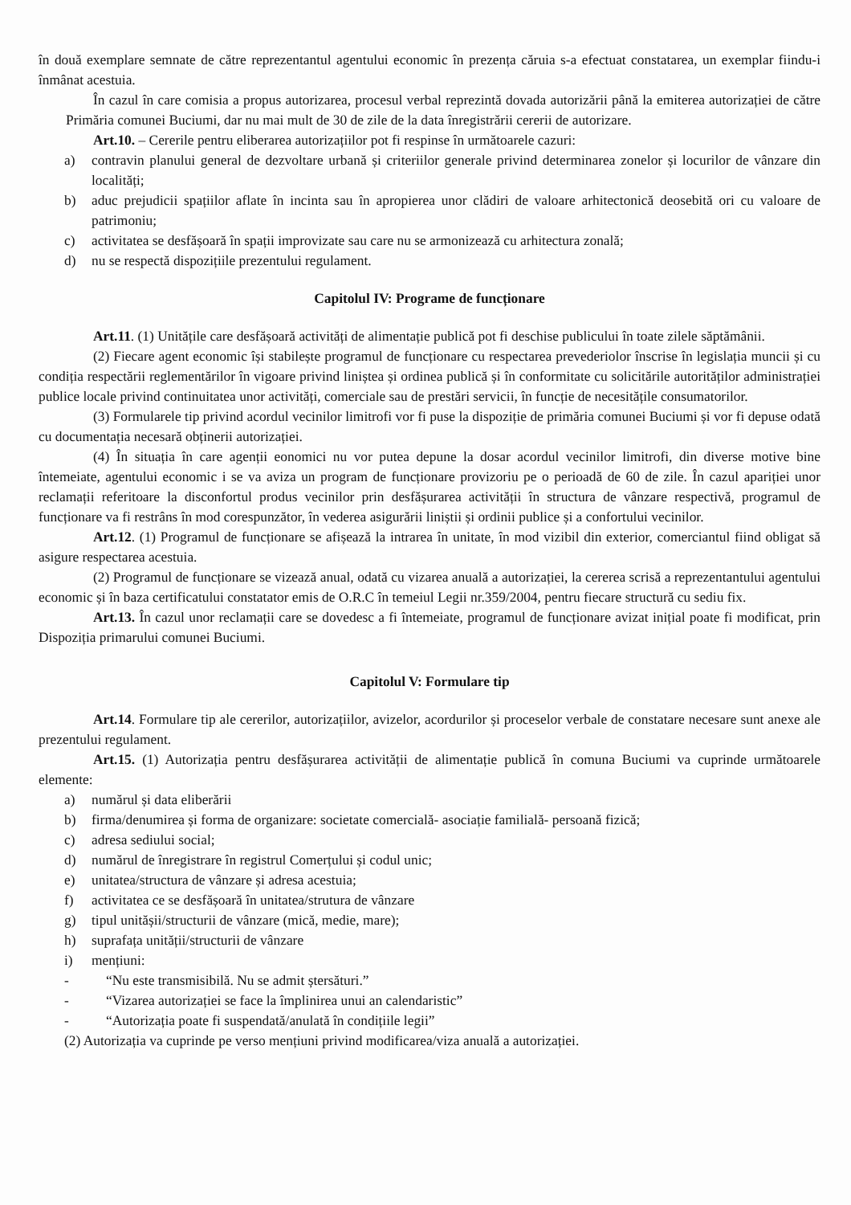în două exemplare semnate de către reprezentantul agentului economic în prezența căruia s-a efectuat constatarea, un exemplar fiindu-i înmânat acestuia.
În cazul în care comisia a propus autorizarea, procesul verbal reprezintă dovada autorizării până la emiterea autorizației de către Primăria comunei Buciumi, dar nu mai mult de 30 de zile de la data înregistrării cererii de autorizare.
Art.10. – Cererile pentru eliberarea autorizațiilor pot fi respinse în următoarele cazuri:
a) contravin planului general de dezvoltare urbană și criteriilor generale privind determinarea zonelor și locurilor de vânzare din localități;
b) aduc prejudicii spațiilor aflate în incinta sau în apropierea unor clădiri de valoare arhitectonică deosebită ori cu valoare de patrimoniu;
c) activitatea se desfășoară în spații improvizate sau care nu se armonizează cu arhitectura zonală;
d) nu se respectă dispozițiile prezentului regulament.
Capitolul IV: Programe de funcționare
Art.11. (1) Unitățile care desfășoară activități de alimentație publică pot fi deschise publicului în toate zilele săptămânii.
(2) Fiecare agent economic își stabilește programul de funcționare cu respectarea prevederiolor înscrise în legislația muncii și cu condiția respectării reglementărilor în vigoare privind liniștea și ordinea publică și în conformitate cu solicitările autorităților administrației publice locale privind continuitatea unor activități, comerciale sau de prestări servicii, în funcție de necesitățile consumatorilor.
(3) Formularele tip privind acordul vecinilor limitrofi vor fi puse la dispoziție de primăria comunei Buciumi și vor fi depuse odată cu documentația necesară obținerii autorizației.
(4) În situația în care agenții eonomici nu vor putea depune la dosar acordul vecinilor limitrofi, din diverse motive bine întemeiate, agentului economic i se va aviza un program de funcționare provizoriu pe o perioadă de 60 de zile. În cazul apariției unor reclamații referitoare la disconfortul produs vecinilor prin desfășurarea activității în structura de vânzare respectivă, programul de funcționare va fi restrâns în mod corespunzător, în vederea asigurării liniștii și ordinii publice și a confortului vecinilor.
Art.12. (1) Programul de funcționare se afișează la intrarea în unitate, în mod vizibil din exterior, comerciantul fiind obligat să asigure respectarea acestuia.
(2) Programul de funcționare se vizează anual, odată cu vizarea anuală a autorizației, la cererea scrisă a reprezentantului agentului economic și în baza certificatului constatator emis de O.R.C în temeiul Legii nr.359/2004, pentru fiecare structură cu sediu fix.
Art.13. În cazul unor reclamații care se dovedesc a fi întemeiate, programul de funcționare avizat inițial poate fi modificat, prin Dispoziția primarului comunei Buciumi.
Capitolul V: Formulare tip
Art.14. Formulare tip ale cererilor, autorizațiilor, avizelor, acordurilor și proceselor verbale de constatare necesare sunt anexe ale prezentului regulament.
Art.15. (1) Autorizația pentru desfășurarea activității de alimentație publică în comuna Buciumi va cuprinde următoarele elemente:
a) numărul și data eliberării
b) firma/denumirea și forma de organizare: societate comercială- asociație familială- persoană fizică;
c) adresa sediului social;
d) numărul de înregistrare în registrul Comerțului și codul unic;
e) unitatea/structura de vânzare și adresa acestuia;
f) activitatea ce se desfășoară în unitatea/strutura de vânzare
g) tipul unitășii/structurii de vânzare (mică, medie, mare);
h) suprafața unității/structurii de vânzare
i) mențiuni:
- “Nu este transmisibilă. Nu se admit ștersături.”
- “Vizarea autorizației se face la împlinirea unui an calendaristic”
- “Autorizația poate fi suspendată/anulată în condițiile legii”
(2) Autorizația va cuprinde pe verso mențiuni privind modificarea/viza anuală a autorizației.